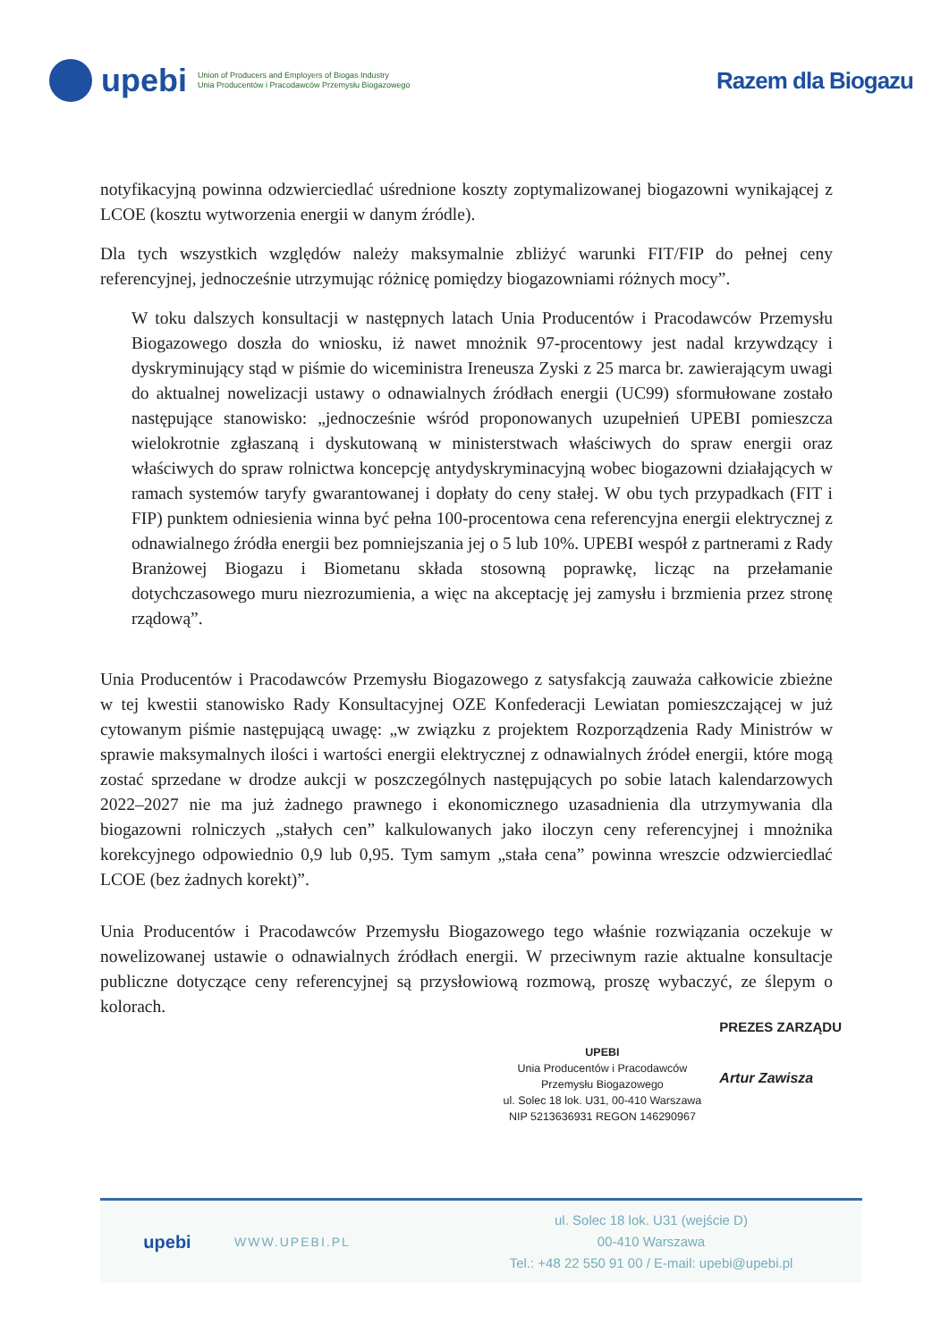upebi
Union of Producers and Employers of Biogas Industry
Unia Producentów i Pracodawców Przemysłu Biogazowego
Razem dla Biogazu
notyfikacyjną powinna odzwierciedlać uśrednione koszty zoptymalizowanej biogazowni wynikającej z LCOE (kosztu wytworzenia energii w danym źródle).
Dla tych wszystkich względów należy maksymalnie zbliżyć warunki FIT/FIP do pełnej ceny referencyjnej, jednocześnie utrzymując różnicę pomiędzy biogazowniami różnych mocy”.
W toku dalszych konsultacji w następnych latach Unia Producentów i Pracodawców Przemysłu Biogazowego doszła do wniosku, iż nawet mnożnik 97-procentowy jest nadal krzywdzący i dyskryminujący stąd w piśmie do wiceministra Ireneusza Zyski z 25 marca br. zawierającym uwagi do aktualnej nowelizacji ustawy o odnawialnych źródłach energii (UC99) sformułowane zostało następujące stanowisko: „jednocześnie wśród proponowanych uzupełnień UPEBI pomieszcza wielokrotnie zgłaszaną i dyskutowaną w ministerstwach właściwych do spraw energii oraz właściwych do spraw rolnictwa koncepcję antydyskryminacyjną wobec biogazowni działających w ramach systemów taryfy gwarantowanej i dopłaty do ceny stałej. W obu tych przypadkach (FIT i FIP) punktem odniesienia winna być pełna 100-procentowa cena referencyjna energii elektrycznej z odnawialnego źródła energii bez pomniejszania jej o 5 lub 10%. UPEBI wespół z partnerami z Rady Branżowej Biogazu i Biometanu składa stosowną poprawkę, licząc na przełamanie dotychczasowego muru niezrozumienia, a więc na akceptację jej zamysłu i brzmienia przez stronę rządową”.
Unia Producentów i Pracodawców Przemysłu Biogazowego z satysfakcją zauważa całkowicie zbieżne w tej kwestii stanowisko Rady Konsultacyjnej OZE Konfederacji Lewiatan pomieszczającej w już cytowanym piśmie następującą uwagę: „w związku z projektem Rozporządzenia Rady Ministrów w sprawie maksymalnych ilości i wartości energii elektrycznej z odnawialnych źródeł energii, które mogą zostać sprzedane w drodze aukcji w poszczególnych następujących po sobie latach kalendarzowych 2022–2027 nie ma już żadnego prawnego i ekonomicznego uzasadnienia dla utrzymywania dla biogazowni rolniczych „stałych cen” kalkulowanych jako iloczyn ceny referencyjnej i mnożnika korekcyjnego odpowiednio 0,9 lub 0,95. Tym samym „stała cena” powinna wreszcie odzwierciedlać LCOE (bez żadnych korekt)”.
Unia Producentów i Pracodawców Przemysłu Biogazowego tego właśnie rozwiązania oczekuje w nowelizowanej ustawie o odnawialnych źródłach energii. W przeciwnym razie aktualne konsultacje publiczne dotyczące ceny referencyjnej są przysłowiową rozmową, proszę wybaczyć, ze ślepym o kolorach.
UPEBI
Unia Producentów i Pracodawców
Przemysłu Biogazowego
ul. Solec 18 lok. U31, 00-410 Warszawa
NIP 5213636931 REGON 146290967
PREZES ZARZĄDU
Artur Zawisza
upebi
WWW.UPEBI.PL
ul. Solec 18 lok. U31 (wejście D)
00-410 Warszawa
Tel.: +48 22 550 91 00 / E-mail: upebi@upebi.pl